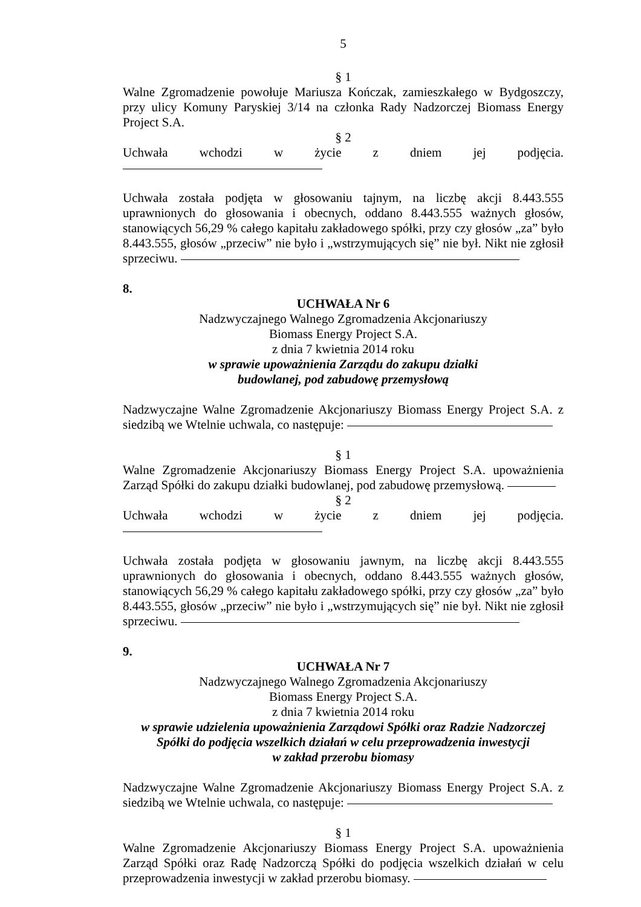5
§ 1
Walne Zgromadzenie powołuje Mariusza Kończak, zamieszkałego w Bydgoszczy, przy ulicy Komuny Paryskiej 3/14 na członka Rady Nadzorczej Biomass Energy Project S.A.
§ 2
Uchwała wchodzi w życie z dniem jej podjęcia.
Uchwała została podjęta w głosowaniu tajnym, na liczbę akcji 8.443.555 uprawnionych do głosowania i obecnych, oddano 8.443.555 ważnych głosów, stanowiących 56,29 % całego kapitału zakładowego spółki, przy czy głosów „za” było 8.443.555, głosów „przeciw” nie było i „wstrzymujących się” nie był. Nikt nie zgłosił sprzeciwu.
8.
UCHWAŁA Nr 6
Nadzwyczajnego Walnego Zgromadzenia Akcjonariuszy
Biomass Energy Project S.A.
z dnia 7 kwietnia 2014 roku
w sprawie upoważnienia Zarządu do zakupu działki
budowlanej, pod zabudowę przemysłową
Nadzwyczajne Walne Zgromadzenie Akcjonariuszy Biomass Energy Project S.A. z siedzibą we Wtelnie uchwala, co następuje:
§ 1
Walne Zgromadzenie Akcjonariuszy Biomass Energy Project S.A. upoważnienia Zarząd Spółki do zakupu działki budowlanej, pod zabudowę przemysłową.
§ 2
Uchwała wchodzi w życie z dniem jej podjęcia.
Uchwała została podjęta w głosowaniu jawnym, na liczbę akcji 8.443.555 uprawnionych do głosowania i obecnych, oddano 8.443.555 ważnych głosów, stanowiących 56,29 % całego kapitału zakładowego spółki, przy czy głosów „za” było 8.443.555, głosów „przeciw” nie było i „wstrzymujących się” nie był. Nikt nie zgłosił sprzeciwu.
9.
UCHWAŁA Nr 7
Nadzwyczajnego Walnego Zgromadzenia Akcjonariuszy
Biomass Energy Project S.A.
z dnia 7 kwietnia 2014 roku
w sprawie udzielenia upoważnienia Zarządowi Spółki oraz Radzie Nadzorczej
Spółki do podjęcia wszelkich działań w celu przeprowadzenia inwestycji
w zakład przerobu biomasy
Nadzwyczajne Walne Zgromadzenie Akcjonariuszy Biomass Energy Project S.A. z siedzibą we Wtelnie uchwala, co następuje:
§ 1
Walne Zgromadzenie Akcjonariuszy Biomass Energy Project S.A. upoważnienia Zarząd Spółki oraz Radę Nadzorczą Spółki do podjęcia wszelkich działań w celu przeprowadzenia inwestycji w zakład przerobu biomasy.